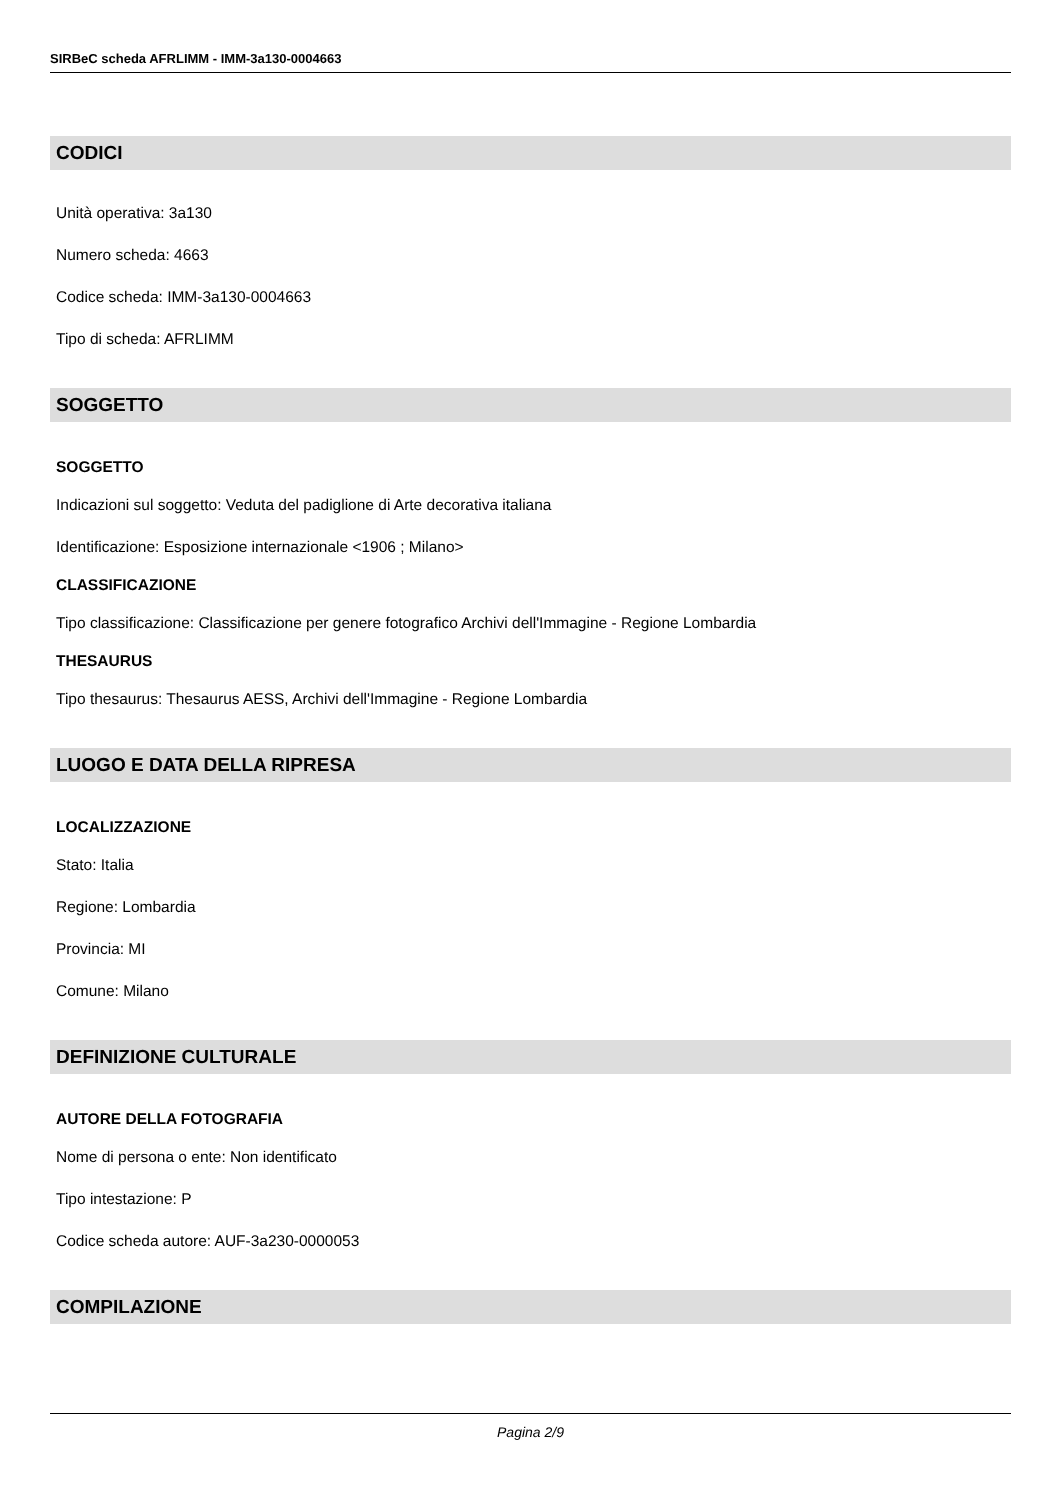SIRBeC scheda AFRLIMM - IMM-3a130-0004663
CODICI
Unità operativa: 3a130
Numero scheda: 4663
Codice scheda: IMM-3a130-0004663
Tipo di scheda: AFRLIMM
SOGGETTO
SOGGETTO
Indicazioni sul soggetto: Veduta del padiglione di Arte decorativa italiana
Identificazione: Esposizione internazionale <1906 ; Milano>
CLASSIFICAZIONE
Tipo classificazione: Classificazione per genere fotografico Archivi dell'Immagine - Regione Lombardia
THESAURUS
Tipo thesaurus: Thesaurus AESS, Archivi dell'Immagine - Regione Lombardia
LUOGO E DATA DELLA RIPRESA
LOCALIZZAZIONE
Stato: Italia
Regione: Lombardia
Provincia: MI
Comune: Milano
DEFINIZIONE CULTURALE
AUTORE DELLA FOTOGRAFIA
Nome di persona o ente: Non identificato
Tipo intestazione: P
Codice scheda autore: AUF-3a230-0000053
COMPILAZIONE
Pagina 2/9